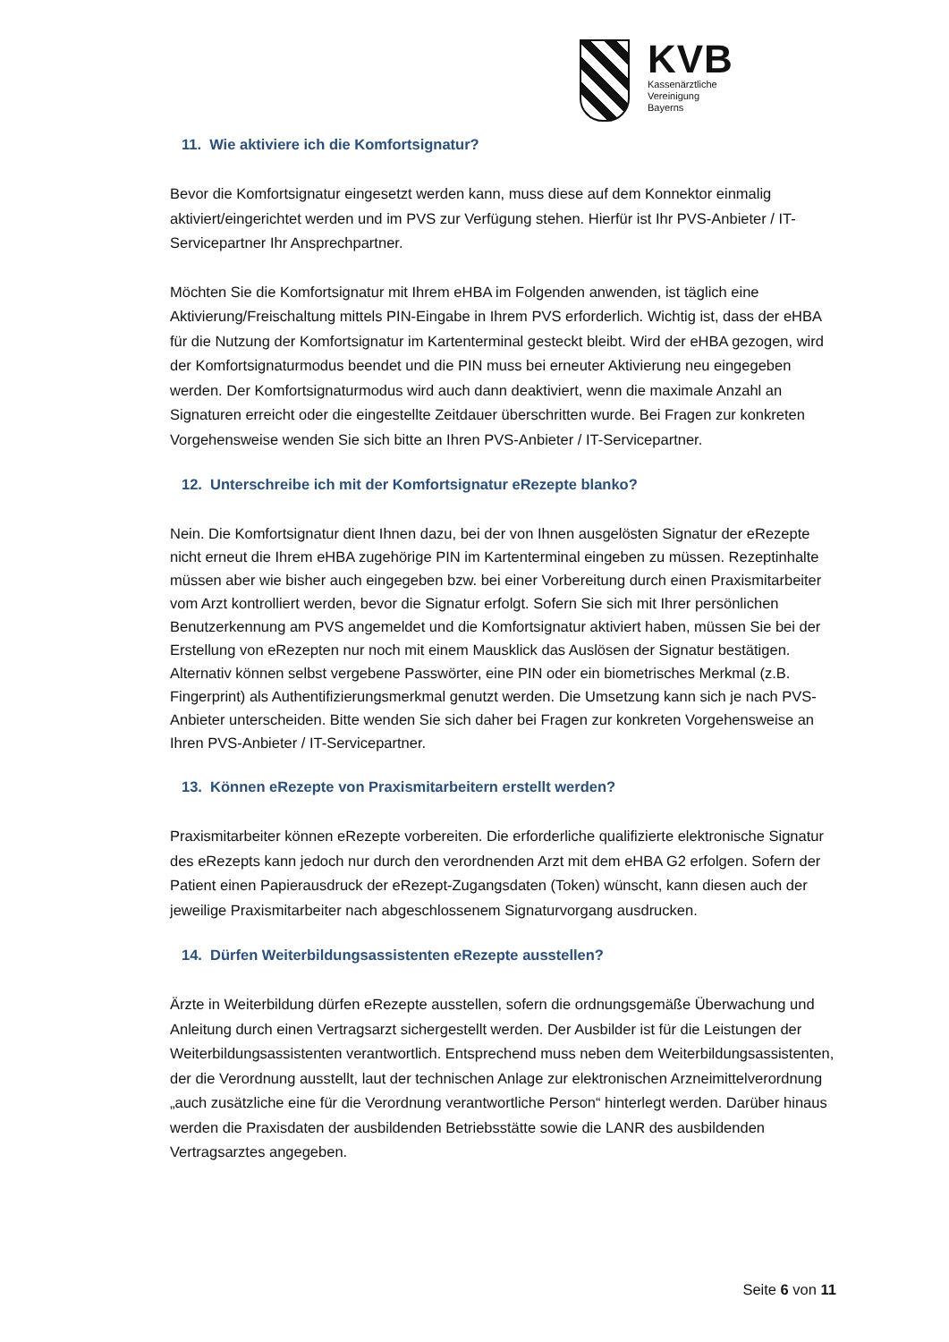KVB
Kassenärztliche
Vereinigung
Bayerns
11. Wie aktiviere ich die Komfortsignatur?
Bevor die Komfortsignatur eingesetzt werden kann, muss diese auf dem Konnektor einmalig aktiviert/eingerichtet werden und im PVS zur Verfügung stehen. Hierfür ist Ihr PVS-Anbieter / IT-Servicepartner Ihr Ansprechpartner.
Möchten Sie die Komfortsignatur mit Ihrem eHBA im Folgenden anwenden, ist täglich eine Aktivierung/Freischaltung mittels PIN-Eingabe in Ihrem PVS erforderlich. Wichtig ist, dass der eHBA für die Nutzung der Komfortsignatur im Kartenterminal gesteckt bleibt. Wird der eHBA gezogen, wird der Komfortsignaturmodus beendet und die PIN muss bei erneuter Aktivierung neu eingegeben werden. Der Komfortsignaturmodus wird auch dann deaktiviert, wenn die maximale Anzahl an Signaturen erreicht oder die eingestellte Zeitdauer überschritten wurde. Bei Fragen zur konkreten Vorgehensweise wenden Sie sich bitte an Ihren PVS-Anbieter / IT-Servicepartner.
12. Unterschreibe ich mit der Komfortsignatur eRezepte blanko?
Nein. Die Komfortsignatur dient Ihnen dazu, bei der von Ihnen ausgelösten Signatur der eRezepte nicht erneut die Ihrem eHBA zugehörige PIN im Kartenterminal eingeben zu müssen. Rezeptinhalte müssen aber wie bisher auch eingegeben bzw. bei einer Vorbereitung durch einen Praxismitarbeiter vom Arzt kontrolliert werden, bevor die Signatur erfolgt. Sofern Sie sich mit Ihrer persönlichen Benutzerkennung am PVS angemeldet und die Komfortsignatur aktiviert haben, müssen Sie bei der Erstellung von eRezepten nur noch mit einem Mausklick das Auslösen der Signatur bestätigen. Alternativ können selbst vergebene Passwörter, eine PIN oder ein biometrisches Merkmal (z.B. Fingerprint) als Authentifizierungsmerkmal genutzt werden. Die Umsetzung kann sich je nach PVS-Anbieter unterscheiden. Bitte wenden Sie sich daher bei Fragen zur konkreten Vorgehensweise an Ihren PVS-Anbieter / IT-Servicepartner.
13. Können eRezepte von Praxismitarbeitern erstellt werden?
Praxismitarbeiter können eRezepte vorbereiten. Die erforderliche qualifizierte elektronische Signatur des eRezepts kann jedoch nur durch den verordnenden Arzt mit dem eHBA G2 erfolgen. Sofern der Patient einen Papierausdruck der eRezept-Zugangsdaten (Token) wünscht, kann diesen auch der jeweilige Praxismitarbeiter nach abgeschlossenem Signaturvorgang ausdrucken.
14. Dürfen Weiterbildungsassistenten eRezepte ausstellen?
Ärzte in Weiterbildung dürfen eRezepte ausstellen, sofern die ordnungsgemäße Überwachung und Anleitung durch einen Vertragsarzt sichergestellt werden. Der Ausbilder ist für die Leistungen der Weiterbildungsassistenten verantwortlich. Entsprechend muss neben dem Weiterbildungsassistenten, der die Verordnung ausstellt, laut der technischen Anlage zur elektronischen Arzneimittelverordnung „auch zusätzliche eine für die Verordnung verantwortliche Person“ hinterlegt werden. Darüber hinaus werden die Praxisdaten der ausbildenden Betriebsstätte sowie die LANR des ausbildenden Vertragsarztes angegeben.
Seite 6 von 11